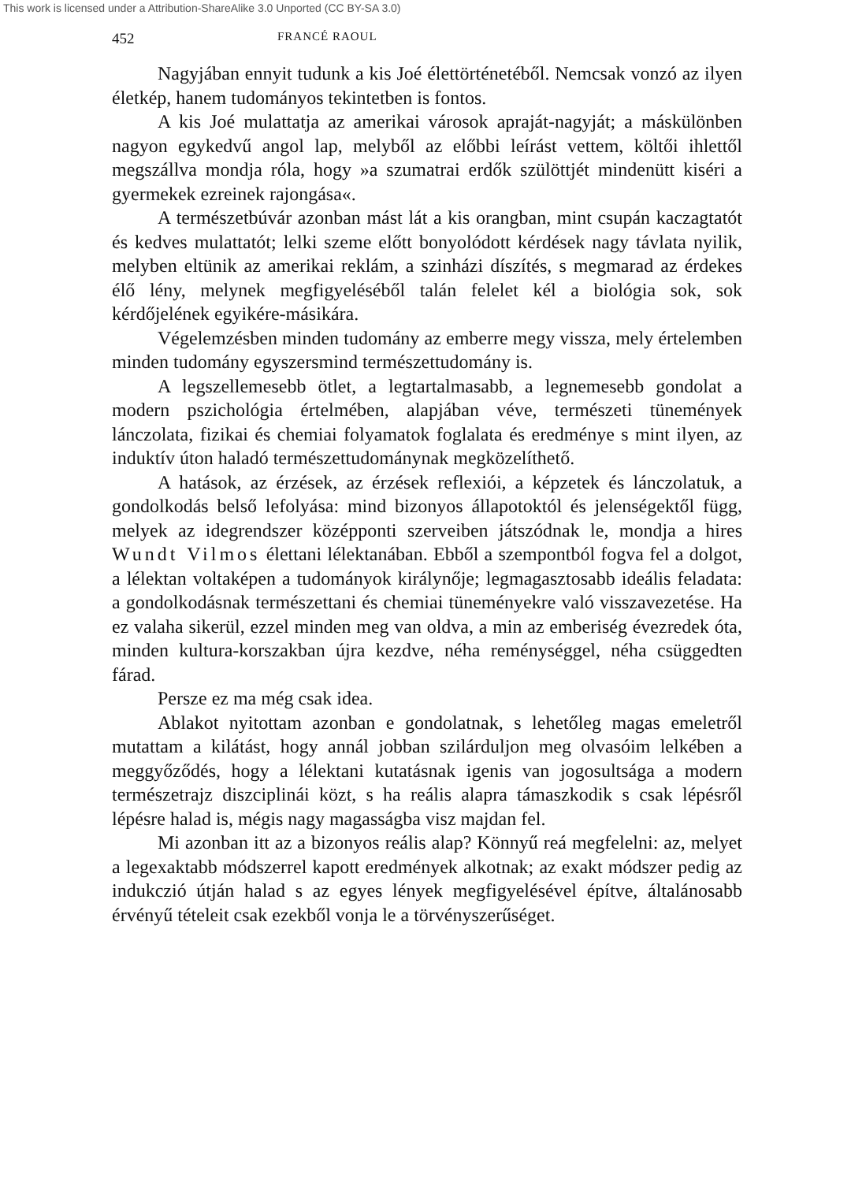This work is licensed under a Attribution-ShareAlike 3.0 Unported (CC BY-SA 3.0)
452 FRANCÉ RAOUL
Nagyjában ennyit tudunk a kis Joé élettörténetéből. Nemcsak vonzó az ilyen életkép, hanem tudományos tekintetben is fontos.
A kis Joé mulattatja az amerikai városok apraját-nagyját; a máskülönben nagyon egykedvű angol lap, melyből az előbbi leírást vettem, költői ihlettől megszállva mondja róla, hogy »a szumatrai erdők szülöttjét mindenütt kiséri a gyermekek ezreinek rajongása«.
A természetbúvár azonban mást lát a kis orangban, mint csupán kaczagtatót és kedves mulattatót; lelki szeme előtt bonyolódott kérdések nagy távlata nyilik, melyben eltünik az amerikai reklám, a szinházi díszítés, s megmarad az érdekes élő lény, melynek megfigyeléséből talán felelet kél a biológia sok, sok kérdőjelének egyikére-másikára.
Végelemzésben minden tudomány az emberre megy vissza, mely értelemben minden tudomány egyszersmind természettudomány is.
A legszellemesebb ötlet, a legtartalmasabb, a legnemesebb gondolat a modern pszichológia értelmében, alapjában véve, természeti tünemények lánczolata, fizikai és chemiai folyamatok foglalata és eredménye s mint ilyen, az induktív úton haladó természettudománynak megközelíthető.
A hatások, az érzések, az érzések reflexiói, a képzetek és lánczolatuk, a gondolkodás belső lefolyása: mind bizonyos állapotoktól és jelenségektől függ, melyek az idegrendszer középponti szerveiben játszódnak le, mondja a hires Wundt Vilmos élettani lélektanában. Ebből a szempontból fogva fel a dolgot, a lélektan voltaképen a tudományok királynője; legmagasztosabb ideális feladata: a gondolkodásnak természettani és chemiai tüneményekre való visszavezetése. Ha ez valaha sikerül, ezzel minden meg van oldva, a min az emberiség évezredek óta, minden kultura-korszakban újra kezdve, néha reménységgel, néha csüggedten fárad.
Persze ez ma még csak idea.
Ablakot nyitottam azonban e gondolatnak, s lehetőleg magas emeletről mutattam a kilátást, hogy annál jobban szilárduljon meg olvasóim lelkében a meggyőződés, hogy a lélektani kutatásnak igenis van jogosultsága a modern természetrajz diszciplinái közt, s ha reális alapra támaszkodik s csak lépésről lépésre halad is, mégis nagy magasságba visz majdan fel.
Mi azonban itt az a bizonyos reális alap? Könnyű reá megfelelni: az, melyet a legexaktabb módszerrel kapott eredmények alkotnak; az exakt módszer pedig az indukczió útján halad s az egyes lények megfigyelésével építve, általánosabb érvényű tételeit csak ezekből vonja le a törvényszerűséget.